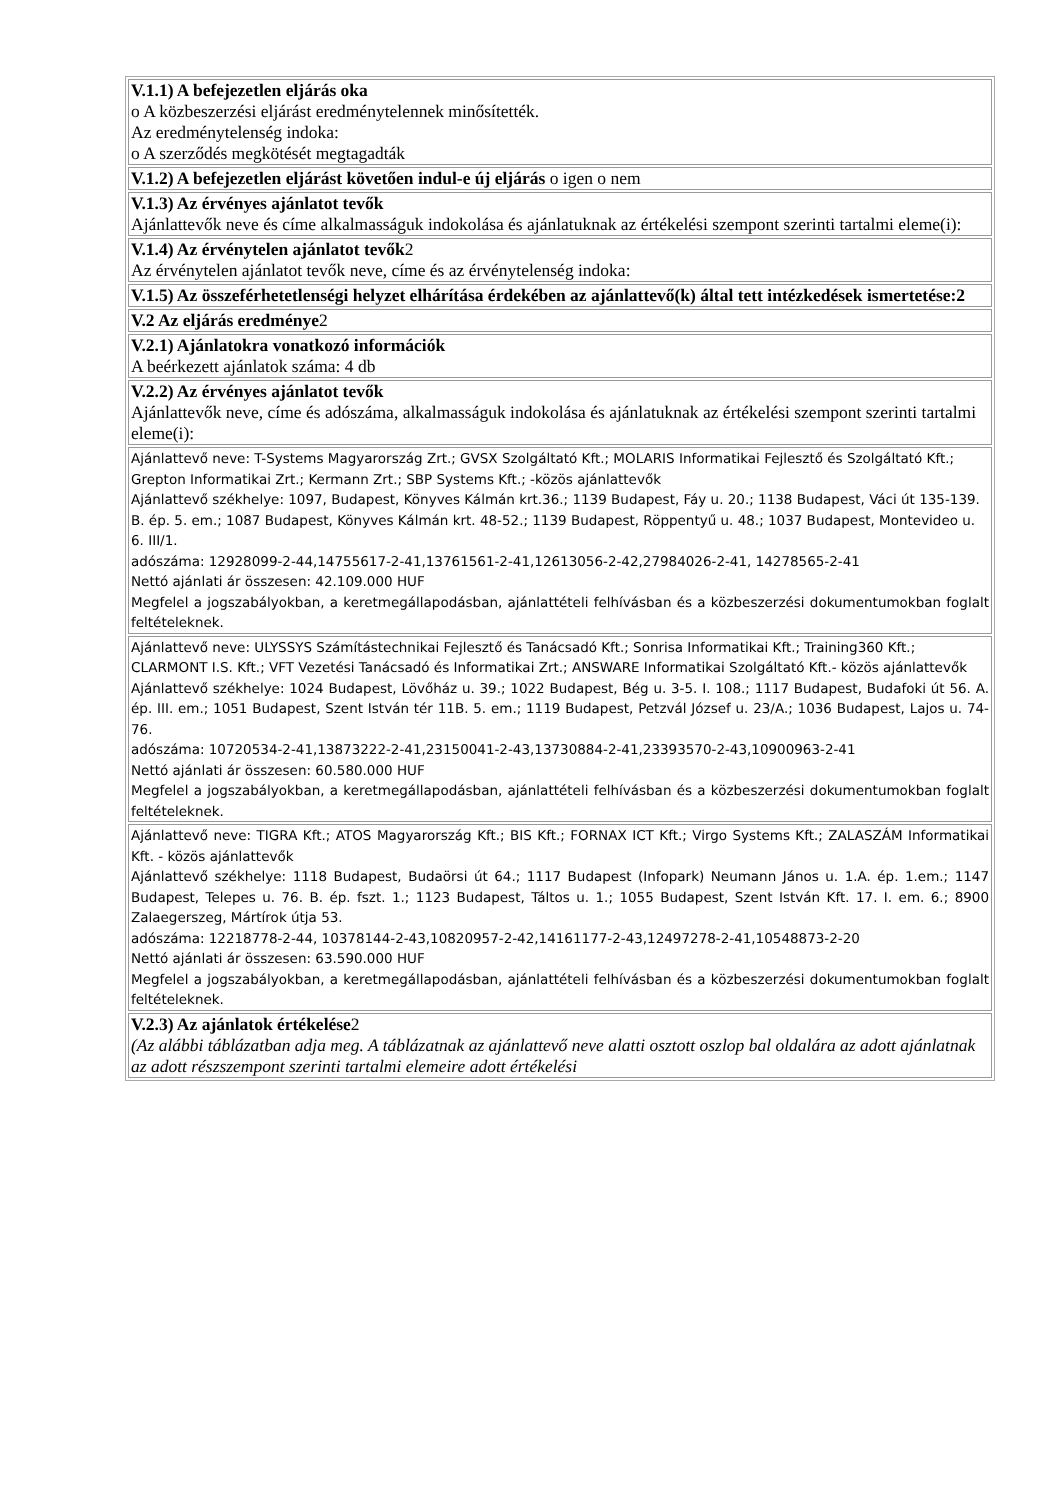| V.1.1) A befejezetlen eljárás oka o A közbeszerzési eljárást eredménytelennek minősítették. Az eredménytelenség indoka: o A szerződés megkötését megtagadták |
| V.1.2) A befejezetlen eljárást követően indul-e új eljárás o igen o nem |
| V.1.3) Az érvényes ajánlatot tevők Ajánlattevők neve és címe alkalmasságuk indokolása és ajánlatuknak az értékelési szempont szerinti tartalmi eleme(i): |
| V.1.4) Az érvénytelen ajánlatot tevők 2 Az érvénytelen ajánlatot tevők neve, címe és az érvénytelenség indoka: |
| V.1.5) Az összeférhetetlenségi helyzet elhárítása érdekében az ajánlattevő(k) által tett intézkedések ismertetése:2 |
| V.2 Az eljárás eredménye 2 |
| V.2.1) Ajánlatokra vonatkozó információk A beérkezett ajánlatok száma: 4 db |
| V.2.2) Az érvényes ajánlatot tevők Ajánlattevők neve, címe és adószáma, alkalmasságuk indokolása és ajánlatuknak az értékelési szempont szerinti tartalmi eleme(i): |
| Ajánlattevő neve: T-Systems Magyarország Zrt.; GVSX Szolgáltató Kft.; MOLARIS Informatikai Fejlesztő és Szolgáltató Kft.; Grepton Informatikai Zrt.; Kermann Zrt.; SBP Systems Kft.; -közös ajánlattevők Ajánlattevő székhelye: 1097, Budapest, Könyves Kálmán krt.36.; 1139 Budapest, Fáy u. 20.; 1138 Budapest, Váci út 135-139. B. ép. 5. em.; 1087 Budapest, Könyves Kálmán krt. 48-52.; 1139 Budapest, Röppentyű u. 48.; 1037 Budapest, Montevideo u. 6. III/1. adószáma: 12928099-2-44,14755617-2-41,13761561-2-41,12613056-2-42,27984026-2-41, 14278565-2-41 Nettó ajánlati ár összesen: 42.109.000 HUF Megfelel a jogszabályokban, a keretmegállapodásban, ajánlattételi felhívásban és a közbeszerzési dokumentumokban foglalt feltételeknek. |
| Ajánlattevő neve: ULYSSYS Számítástechnikai Fejlesztő és Tanácsadó Kft.; Sonrisa Informatikai Kft.; Training360 Kft.; CLARMONT I.S. Kft.; VFT Vezetési Tanácsadó és Informatikai Zrt.; ANSWARE Informatikai Szolgáltató Kft.- közös ajánlattevők Ajánlattevő székhelye: 1024 Budapest, Lövőház u. 39.; 1022 Budapest, Bég u. 3-5. I. 108.; 1117 Budapest, Budafoki út 56. A. ép. III. em.; 1051 Budapest, Szent István tér 11B. 5. em.; 1119 Budapest, Petzvál József u. 23/A.; 1036 Budapest, Lajos u. 74-76. adószáma: 10720534-2-41,13873222-2-41,23150041-2-43,13730884-2-41,23393570-2-43,10900963-2-41 Nettó ajánlati ár összesen: 60.580.000 HUF Megfelel a jogszabályokban, a keretmegállapodásban, ajánlattételi felhívásban és a közbeszerzési dokumentumokban foglalt feltételeknek. |
| Ajánlattevő neve: TIGRA Kft.; ATOS Magyarország Kft.; BIS Kft.; FORNAX ICT Kft.; Virgo Systems Kft.; ZALASZÁM Informatikai Kft. - közös ajánlattevők Ajánlattevő székhelye: 1118 Budapest, Budaörsi út 64.; 1117 Budapest (Infopark) Neumann János u. 1.A. ép. 1.em.; 1147 Budapest, Telepes u. 76. B. ép. fszt. 1.; 1123 Budapest, Táltos u. 1.; 1055 Budapest, Szent István Kft. 17. I. em. 6.; 8900 Zalaegerszeg, Mártírok útja 53. adószáma: 12218778-2-44, 10378144-2-43,10820957-2-42,14161177-2-43,12497278-2-41,10548873-2-20 Nettó ajánlati ár összesen: 63.590.000 HUF Megfelel a jogszabályokban, a keretmegállapodásban, ajánlattételi felhívásban és a közbeszerzési dokumentumokban foglalt feltételeknek. |
| V.2.3) Az ajánlatok értékelése 2 (Az alábbi táblázatban adja meg. A táblázatnak az ajánlattevő neve alatti osztott oszlop bal oldalára az adott ajánlatnak az adott részszempont szerinti tartalmi elemeire adott értékelési |